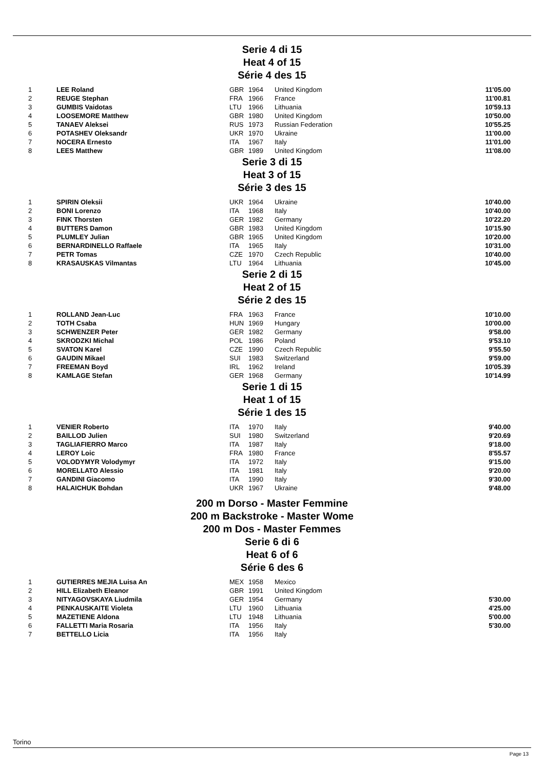Serie 4 di 15
Heat 4 of 15
Série 4 des 15
| 1 | LEE Roland | GBR | 1964 | United Kingdom | 11'05.00 |
| 2 | REUGE Stephan | FRA | 1966 | France | 11'00.81 |
| 3 | GUMBIS Vaidotas | LTU | 1966 | Lithuania | 10'59.13 |
| 4 | LOOSEMORE Matthew | GBR | 1980 | United Kingdom | 10'50.00 |
| 5 | TANAEV Aleksei | RUS | 1973 | Russian Federation | 10'55.25 |
| 6 | POTASHEV Oleksandr | UKR | 1970 | Ukraine | 11'00.00 |
| 7 | NOCERA Ernesto | ITA | 1967 | Italy | 11'01.00 |
| 8 | LEES Matthew | GBR | 1989 | United Kingdom | 11'08.00 |
Serie 3 di 15
Heat 3 of 15
Série 3 des 15
| 1 | SPIRIN Oleksii | UKR | 1964 | Ukraine | 10'40.00 |
| 2 | BONI Lorenzo | ITA | 1968 | Italy | 10'40.00 |
| 3 | FINK Thorsten | GER | 1982 | Germany | 10'22.20 |
| 4 | BUTTERS Damon | GBR | 1983 | United Kingdom | 10'15.90 |
| 5 | PLUMLEY Julian | GBR | 1965 | United Kingdom | 10'20.00 |
| 6 | BERNARDINELLO Raffaele | ITA | 1965 | Italy | 10'31.00 |
| 7 | PETR Tomas | CZE | 1970 | Czech Republic | 10'40.00 |
| 8 | KRASAUSKAS Vilmantas | LTU | 1964 | Lithuania | 10'45.00 |
Serie 2 di 15
Heat 2 of 15
Série 2 des 15
| 1 | ROLLAND Jean-Luc | FRA | 1963 | France | 10'10.00 |
| 2 | TOTH Csaba | HUN | 1969 | Hungary | 10'00.00 |
| 3 | SCHWENZER Peter | GER | 1982 | Germany | 9'58.00 |
| 4 | SKRODZKI Michal | POL | 1986 | Poland | 9'53.10 |
| 5 | SVATON Karel | CZE | 1990 | Czech Republic | 9'55.50 |
| 6 | GAUDIN Mikael | SUI | 1983 | Switzerland | 9'59.00 |
| 7 | FREEMAN Boyd | IRL | 1962 | Ireland | 10'05.39 |
| 8 | KAMLAGE Stefan | GER | 1968 | Germany | 10'14.99 |
Serie 1 di 15
Heat 1 of 15
Série 1 des 15
| 1 | VENIER Roberto | ITA | 1970 | Italy | 9'40.00 |
| 2 | BAILLOD Julien | SUI | 1980 | Switzerland | 9'20.69 |
| 3 | TAGLIAFIERRO Marco | ITA | 1987 | Italy | 9'18.00 |
| 4 | LEROY Loic | FRA | 1980 | France | 8'55.57 |
| 5 | VOLODYMYR Volodymyr | ITA | 1972 | Italy | 9'15.00 |
| 6 | MORELLATO Alessio | ITA | 1981 | Italy | 9'20.00 |
| 7 | GANDINI Giacomo | ITA | 1990 | Italy | 9'30.00 |
| 8 | HALAICHUK Bohdan | UKR | 1967 | Ukraine | 9'48.00 |
200 m Dorso - Master Femmine
200 m Backstroke - Master Wome
200 m Dos - Master Femmes
Serie 6 di 6
Heat 6 of 6
Série 6 des 6
| 1 | GUTIERRES MEJIA Luisa An | MEX | 1958 | Mexico | |
| 2 | HILL Elizabeth Eleanor | GBR | 1991 | United Kingdom | |
| 3 | NITYAGOVSKAYA Liudmila | GER | 1954 | Germany | 5'30.00 |
| 4 | PENKAUSKAITE Violeta | LTU | 1960 | Lithuania | 4'25.00 |
| 5 | MAZETIENE Aldona | LTU | 1948 | Lithuania | 5'00.00 |
| 6 | FALLETTI Maria Rosaria | ITA | 1956 | Italy | 5'30.00 |
| 7 | BETTELLO Licia | ITA | 1956 | Italy | |
Torino
Page 13